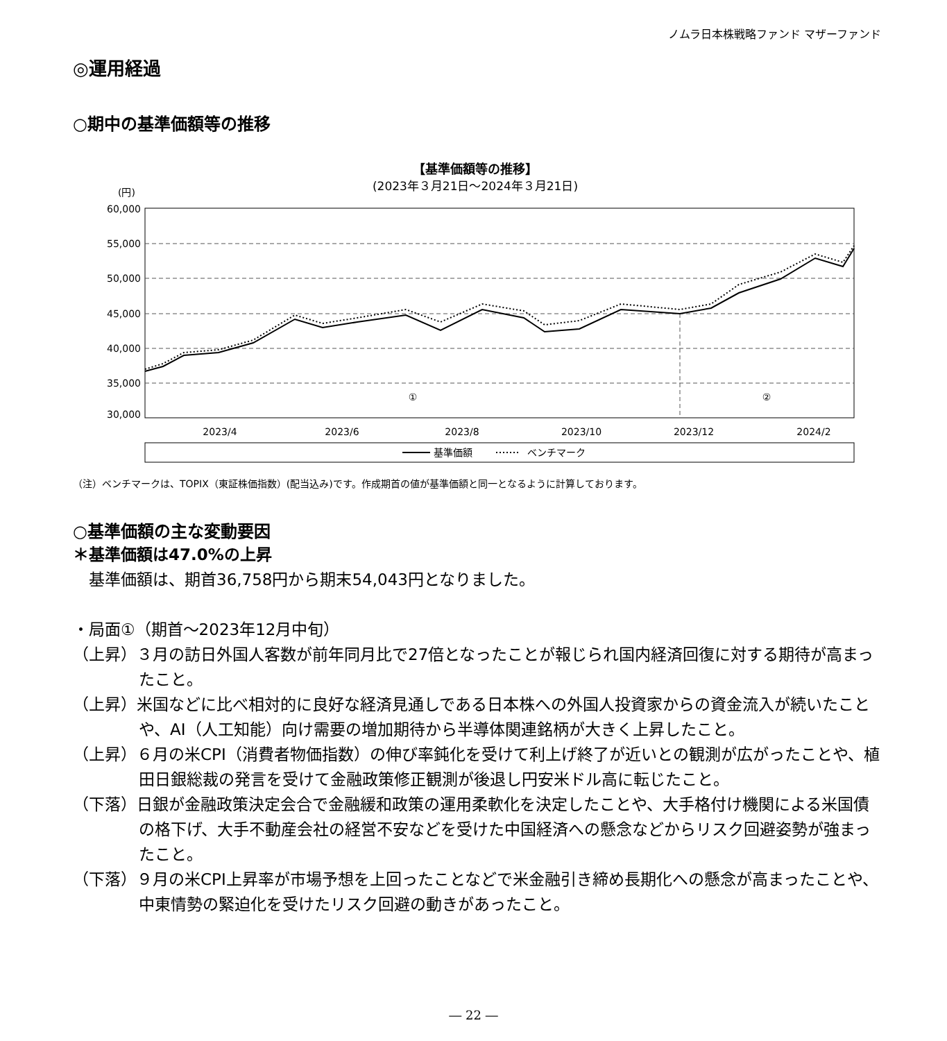ノムラ日本株戦略ファンド マザーファンド
◎運用経過
○期中の基準価額等の推移
【基準価額等の推移】
(2023年３月21日～2024年３月21日)
(円)
60,000
55,000
50,000
45,000
40,000
35,000
30,000
2023/4
2023/6
2023/8
2023/10
2023/12
2024/2
①
②
基準価額
ベンチマーク
（注）ベンチマークは、TOPIX（東証株価指数）(配当込み)です。作成期首の値が基準価額と同一となるように計算しております。
○基準価額の主な変動要因
＊基準価額は47.0%の上昇
　基準価額は、期首36,758円から期末54,043円となりました。
・局面①（期首～2023年12月中旬）
（上昇）３月の訪日外国人客数が前年同月比で27倍となったことが報じられ国内経済回復に対する期待が高まったこと。
（上昇）米国などに比べ相対的に良好な経済見通しである日本株への外国人投資家からの資金流入が続いたことや、AI（人工知能）向け需要の増加期待から半導体関連銘柄が大きく上昇したこと。
（上昇）６月の米CPI（消費者物価指数）の伸び率鈍化を受けて利上げ終了が近いとの観測が広がったことや、植田日銀総裁の発言を受けて金融政策修正観測が後退し円安米ドル高に転じたこと。
（下落）日銀が金融政策決定会合で金融緩和政策の運用柔軟化を決定したことや、大手格付け機関による米国債の格下げ、大手不動産会社の経営不安などを受けた中国経済への懸念などからリスク回避姿勢が強まったこと。
（下落）９月の米CPI上昇率が市場予想を上回ったことなどで米金融引き締め長期化への懸念が高まったことや、中東情勢の緊迫化を受けたリスク回避の動きがあったこと。
― 22 ―